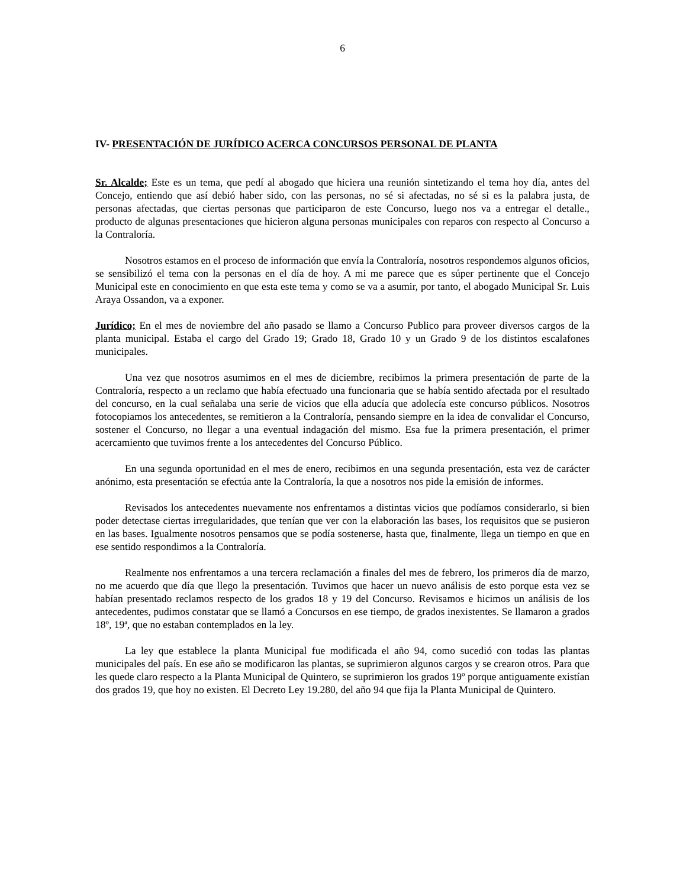6
IV- PRESENTACIÓN DE JURÍDICO ACERCA CONCURSOS PERSONAL DE PLANTA
Sr. Alcalde; Este es un tema, que pedí al abogado que hiciera una reunión sintetizando el tema hoy día, antes del Concejo, entiendo que así debió haber sido, con las personas, no sé si afectadas, no sé si es la palabra justa, de personas afectadas, que ciertas personas que participaron de este Concurso, luego nos va a entregar el detalle., producto de algunas presentaciones que hicieron alguna personas municipales con reparos con respecto al Concurso a la Contraloría.
Nosotros estamos en el proceso de información que envía la Contraloría, nosotros respondemos algunos oficios, se sensibilizó el tema con la personas en el día de hoy. A mi me parece que es súper pertinente que el Concejo Municipal este en conocimiento en que esta este tema y como se va a asumir, por tanto, el abogado Municipal Sr. Luis Araya Ossandon, va a exponer.
Jurídico; En el mes de noviembre del año pasado se llamo a Concurso Publico para proveer diversos cargos de la planta municipal. Estaba el cargo del Grado 19; Grado 18, Grado 10 y un Grado 9 de los distintos escalafones municipales.
Una vez que nosotros asumimos en el mes de diciembre, recibimos la primera presentación de parte de la Contraloría, respecto a un reclamo que había efectuado una funcionaria que se había sentido afectada por el resultado del concurso, en la cual señalaba una serie de vicios que ella aducía que adolecía este concurso públicos. Nosotros fotocopiamos los antecedentes, se remitieron a la Contraloría, pensando siempre en la idea de convalidar el Concurso, sostener el Concurso, no llegar a una eventual indagación del mismo. Esa fue la primera presentación, el primer acercamiento que tuvimos frente a los antecedentes del Concurso Público.
En una segunda oportunidad en el mes de enero, recibimos en una segunda presentación, esta vez de carácter anónimo, esta presentación se efectúa ante la Contraloría, la que a nosotros nos pide la emisión de informes.
Revisados los antecedentes nuevamente nos enfrentamos a distintas vicios que podíamos considerarlo, si bien poder detectase ciertas irregularidades, que tenían que ver con la elaboración las bases, los requisitos que se pusieron en las bases. Igualmente nosotros pensamos que se podía sostenerse, hasta que, finalmente, llega un tiempo en que en ese sentido respondimos a la Contraloría.
Realmente nos enfrentamos a una tercera reclamación a finales del mes de febrero, los primeros día de marzo, no me acuerdo que día que llego la presentación. Tuvimos que hacer un nuevo análisis de esto porque esta vez se habían presentado reclamos respecto de los grados 18 y 19 del Concurso. Revisamos e hicimos un análisis de los antecedentes, pudimos constatar que se llamó a Concursos en ese tiempo, de grados inexistentes. Se llamaron a grados 18º, 19ª, que no estaban contemplados en la ley.
La ley que establece la planta Municipal fue modificada el año 94, como sucedió con todas las plantas municipales del país. En ese año se modificaron las plantas, se suprimieron algunos cargos y se crearon otros. Para que les quede claro respecto a la Planta Municipal de Quintero, se suprimieron los grados 19º porque antiguamente existían dos grados 19, que hoy no existen. El Decreto Ley 19.280, del año 94 que fija la Planta Municipal de Quintero.